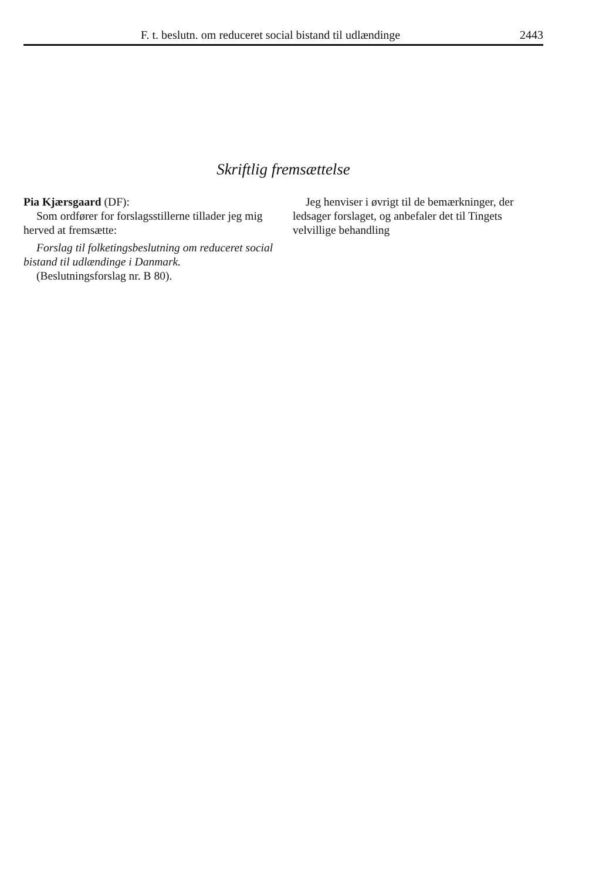F. t. beslutn. om reduceret social bistand til udlændinge 2443
Skriftlig fremsættelse
Pia Kjærsgaard (DF):
Som ordfører for forslagsstillerne tillader jeg mig herved at fremsætte:
Forslag til folketingsbeslutning om reduceret social bistand til udlændinge i Danmark.
(Beslutningsforslag nr. B 80).
Jeg henviser i øvrigt til de bemærkninger, der ledsager forslaget, og anbefaler det til Tingets velvillige behandling